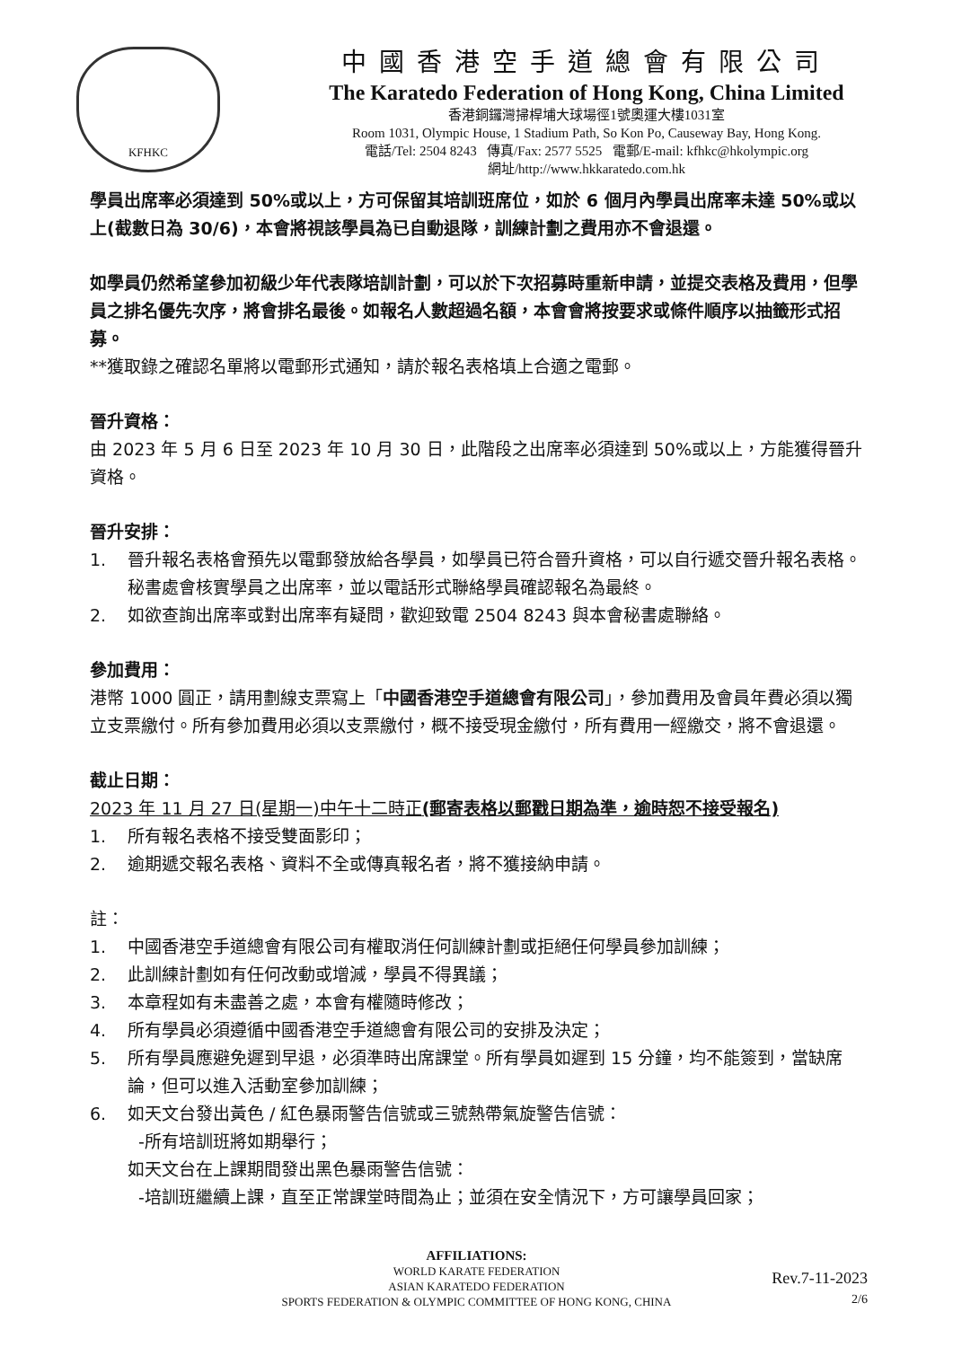KFHKC
中國香港空手道總會有限公司
The Karatedo Federation of Hong Kong, China Limited
香港銅鑼灣掃桿埔大球場徑1號奧運大樓1031室
Room 1031, Olympic House, 1 Stadium Path, So Kon Po, Causeway Bay, Hong Kong.
電話/Tel: 2504 8243 傳真/Fax: 2577 5525 電郵/E-mail: kfhkc@hkolympic.org
網址/http://www.hkkaratedo.com.hk
學員出席率必須達到 50%或以上，方可保留其培訓班席位，如於 6 個月內學員出席率未達 50%或以上(截數日為 30/6)，本會將視該學員為已自動退隊，訓練計劃之費用亦不會退還。
如學員仍然希望參加初級少年代表隊培訓計劃，可以於下次招募時重新申請，並提交表格及費用，但學員之排名優先次序，將會排名最後。如報名人數超過名額，本會會將按要求或條件順序以抽籤形式招募。
**獲取錄之確認名單將以電郵形式通知，請於報名表格填上合適之電郵。
晉升資格：
由 2023 年 5 月 6 日至 2023 年 10 月 30 日，此階段之出席率必須達到 50%或以上，方能獲得晉升資格。
晉升安排：
1. 晉升報名表格會預先以電郵發放給各學員，如學員已符合晉升資格，可以自行遞交晉升報名表格。秘書處會核實學員之出席率，並以電話形式聯絡學員確認報名為最終。
2. 如欲查詢出席率或對出席率有疑問，歡迎致電 2504 8243 與本會秘書處聯絡。
參加費用：
港幣 1000 圓正，請用劃線支票寫上「中國香港空手道總會有限公司」，參加費用及會員年費必須以獨立支票繳付。所有參加費用必須以支票繳付，概不接受現金繳付，所有費用一經繳交，將不會退還。
截止日期：
2023 年 11 月 27 日(星期一)中午十二時正(郵寄表格以郵戳日期為準，逾時恕不接受報名)
1. 所有報名表格不接受雙面影印；
2. 逾期遞交報名表格、資料不全或傳真報名者，將不獲接納申請。
註：
1. 中國香港空手道總會有限公司有權取消任何訓練計劃或拒絕任何學員參加訓練；
2. 此訓練計劃如有任何改動或增減，學員不得異議；
3. 本章程如有未盡善之處，本會有權隨時修改；
4. 所有學員必須遵循中國香港空手道總會有限公司的安排及決定；
5. 所有學員應避免遲到早退，必須準時出席課堂。所有學員如遲到 15 分鐘，均不能簽到，當缺席論，但可以進入活動室參加訓練；
6. 如天文台發出黃色 / 紅色暴雨警告信號或三號熱帶氣旋警告信號：
-所有培訓班將如期舉行；
如天文台在上課期間發出黑色暴雨警告信號：
-培訓班繼續上課，直至正常課堂時間為止；並須在安全情況下，方可讓學員回家；
AFFILIATIONS:
WORLD KARATE FEDERATION
ASIAN KARATEDO FEDERATION
SPORTS FEDERATION & OLYMPIC COMMITTEE OF HONG KONG, CHINA
Rev.7-11-2023
2/6